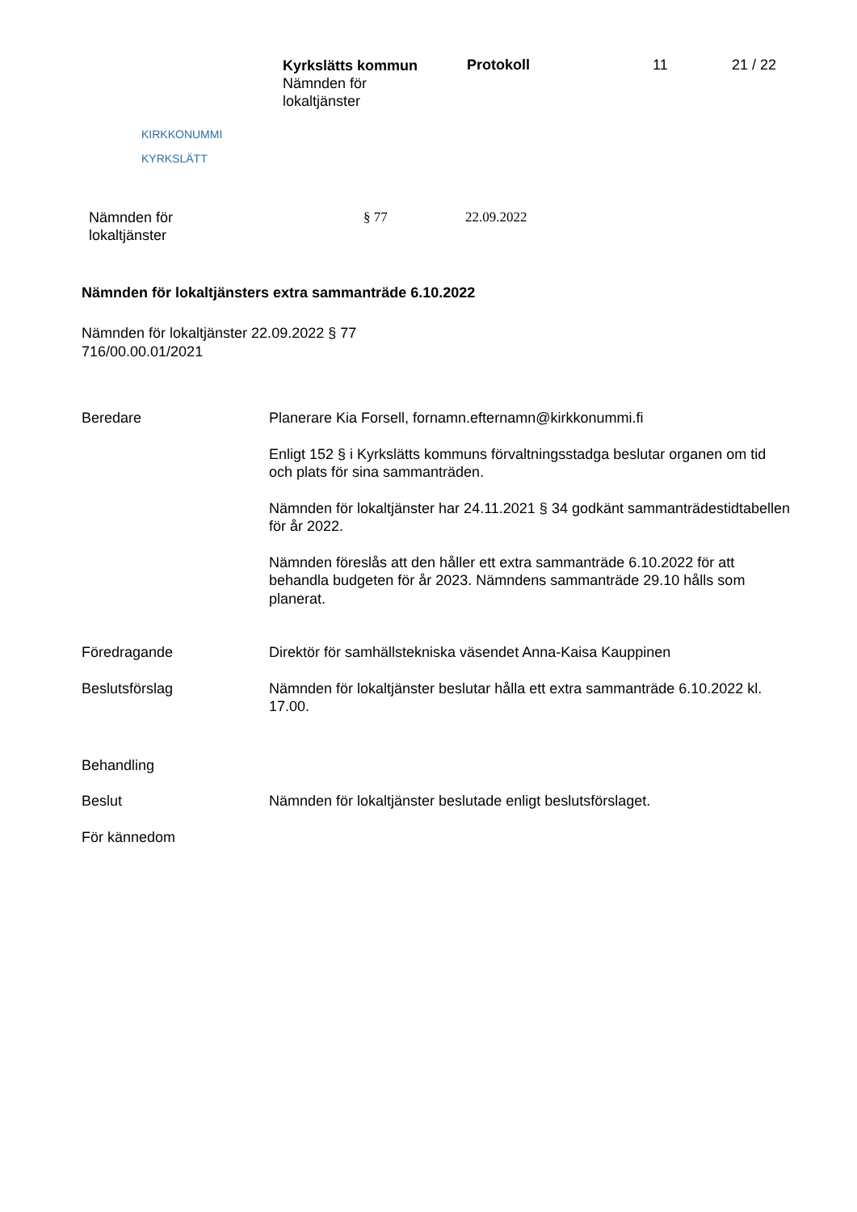KIRKKONUMMI
KYRKSLÄTT
Kyrkslätts kommun
Nämnden för
lokaltjänster
Protokoll 11 21 / 22
Nämnden för
lokaltjänster
§ 77 22.09.2022
Nämnden för lokaltjänsters extra sammanträde 6.10.2022
Nämnden för lokaltjänster 22.09.2022 § 77
716/00.00.01/2021
Beredare Planerare Kia Forsell, fornamn.efternamn@kirkkonummi.fi
Enligt 152 § i Kyrkslätts kommuns förvaltningsstadga beslutar organen om tid och plats för sina sammanträden.
Nämnden för lokaltjänster har 24.11.2021 § 34 godkänt sammanträdestidtabellen för år 2022.
Nämnden föreslås att den håller ett extra sammanträde 6.10.2022 för att behandla budgeten för år 2023. Nämndens sammanträde 29.10 hålls som planerat.
Föredragande Direktör för samhällstekniska väsendet Anna-Kaisa Kauppinen
Beslutsförslag Nämnden för lokaltjänster beslutar hålla ett extra sammanträde 6.10.2022 kl. 17.00.
Behandling
Beslut Nämnden för lokaltjänster beslutade enligt beslutsförslaget.
För kännedom